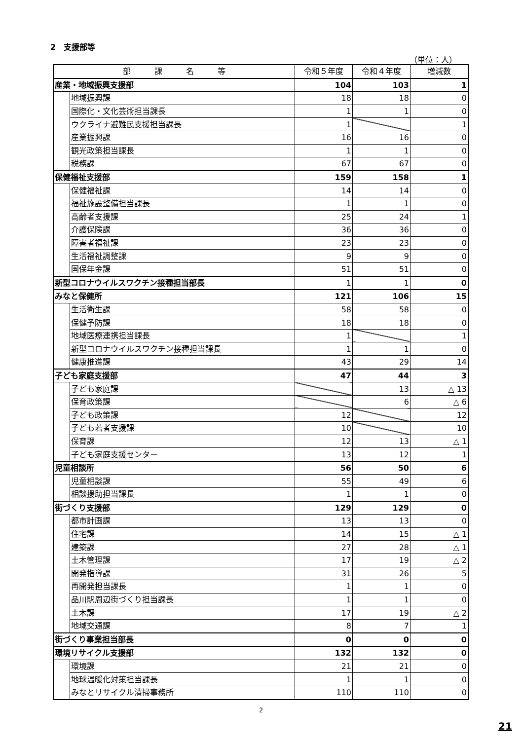2　支援部等
（単位：人）
| 部 課 名 等 | | 令和５年度 | 令和４年度 | 増減数 |
| --- | --- | --- | --- | --- |
| 産業・地域振興支援部 | | 104 | 103 | 1 |
| | 地域振興課 | 18 | 18 | 0 |
| | 国際化・文化芸術担当課長 | 1 | 1 | 0 |
| | ウクライナ避難民支援担当課長 | 1 | | 1 |
| | 産業振興課 | 16 | 16 | 0 |
| | 観光政策担当課長 | 1 | 1 | 0 |
| | 税務課 | 67 | 67 | 0 |
| 保健福祉支援部 | | 159 | 158 | 1 |
| | 保健福祉課 | 14 | 14 | 0 |
| | 福祉施設整備担当課長 | 1 | 1 | 0 |
| | 高齢者支援課 | 25 | 24 | 1 |
| | 介護保険課 | 36 | 36 | 0 |
| | 障害者福祉課 | 23 | 23 | 0 |
| | 生活福祉調整課 | 9 | 9 | 0 |
| | 国保年金課 | 51 | 51 | 0 |
| 新型コロナウイルスワクチン接種担当部長 | | 1 | 1 | 0 |
| みなと保健所 | | 121 | 106 | 15 |
| | 生活衛生課 | 58 | 58 | 0 |
| | 保健予防課 | 18 | 18 | 0 |
| | 地域医療連携担当課長 | 1 | | 1 |
| | 新型コロナウイルスワクチン接種担当課長 | 1 | 1 | 0 |
| | 健康推進課 | 43 | 29 | 14 |
| 子ども家庭支援部 | | 47 | 44 | 3 |
| | 子ども家庭課 | | 13 | △ 13 |
| | 保育政策課 | | 6 | △ 6 |
| | 子ども政策課 | 12 | | 12 |
| | 子ども若者支援課 | 10 | | 10 |
| | 保育課 | 12 | 13 | △ 1 |
| | 子ども家庭支援センター | 13 | 12 | 1 |
| 児童相談所 | | 56 | 50 | 6 |
| | 児童相談課 | 55 | 49 | 6 |
| | 相談援助担当課長 | 1 | 1 | 0 |
| 街づくり支援部 | | 129 | 129 | 0 |
| | 都市計画課 | 13 | 13 | 0 |
| | 住宅課 | 14 | 15 | △ 1 |
| | 建築課 | 27 | 28 | △ 1 |
| | 土木管理課 | 17 | 19 | △ 2 |
| | 開発指導課 | 31 | 26 | 5 |
| | 再開発担当課長 | 1 | 1 | 0 |
| | 品川駅周辺街づくり担当課長 | 1 | 1 | 0 |
| | 土木課 | 17 | 19 | △ 2 |
| | 地域交通課 | 8 | 7 | 1 |
| 街づくり事業担当部長 | | 0 | 0 | 0 |
| 環境リサイクル支援部 | | 132 | 132 | 0 |
| | 環境課 | 21 | 21 | 0 |
| | 地球温暖化対策担当課長 | 1 | 1 | 0 |
| | みなとリサイクル清掃事務所 | 110 | 110 | 0 |
2
21